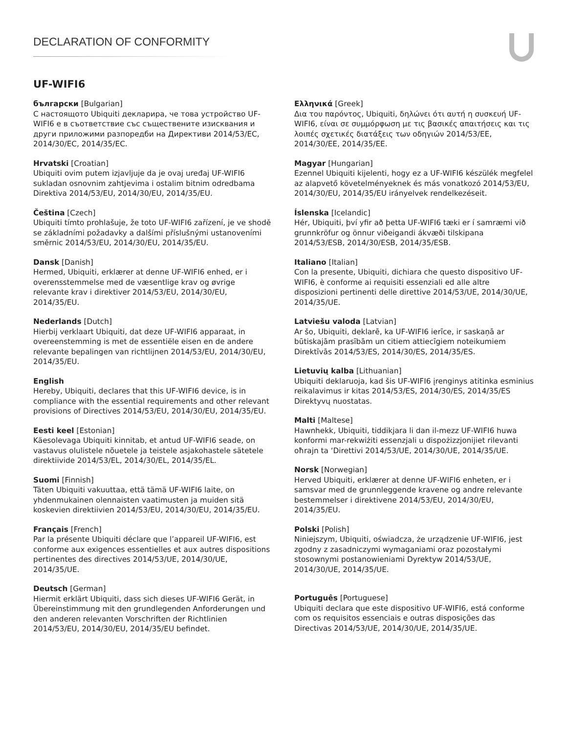DECLARATION OF CONFORMITY
UF-WIFI6
български [Bulgarian]
С настоящото Ubiquiti декларира, че това устройство UF-WIFI6 е в съответствие със съществените изисквания и други приложими разпоредби на Директиви 2014/53/EC, 2014/30/ЕС, 2014/35/ЕС.
Hrvatski [Croatian]
Ubiquiti ovim putem izjavljuje da je ovaj uređaj UF-WIFI6 sukladan osnovnim zahtjevima i ostalim bitnim odredbama Direktiva 2014/53/EU, 2014/30/EU, 2014/35/EU.
Čeština [Czech]
Ubiquiti tímto prohlašuje, že toto UF-WIFI6 zařízení, je ve shodě se základními požadavky a dalšími příslušnými ustanoveními směrnic 2014/53/EU, 2014/30/EU, 2014/35/EU.
Dansk [Danish]
Hermed, Ubiquiti, erklærer at denne UF-WIFI6 enhed, er i overensstemmelse med de væsentlige krav og øvrige relevante krav i direktiver 2014/53/EU, 2014/30/EU, 2014/35/EU.
Nederlands [Dutch]
Hierbij verklaart Ubiquiti, dat deze UF-WIFI6 apparaat, in overeenstemming is met de essentiële eisen en de andere relevante bepalingen van richtlijnen 2014/53/EU, 2014/30/EU, 2014/35/EU.
English
Hereby, Ubiquiti, declares that this UF-WIFI6 device, is in compliance with the essential requirements and other relevant provisions of Directives 2014/53/EU, 2014/30/EU, 2014/35/EU.
Eesti keel [Estonian]
Käesolevaga Ubiquiti kinnitab, et antud UF-WIFI6 seade, on vastavus olulistele nõuetele ja teistele asjakohastele sätetele direktiivide 2014/53/EL, 2014/30/EL, 2014/35/EL.
Suomi [Finnish]
Täten Ubiquiti vakuuttaa, että tämä UF-WIFI6 laite, on yhdenmukainen olennaisten vaatimusten ja muiden sitä koskevien direktiivien 2014/53/EU, 2014/30/EU, 2014/35/EU.
Français [French]
Par la présente Ubiquiti déclare que l’appareil UF-WIFI6, est conforme aux exigences essentielles et aux autres dispositions pertinentes des directives 2014/53/UE, 2014/30/UE, 2014/35/UE.
Deutsch [German]
Hiermit erklärt Ubiquiti, dass sich dieses UF-WIFI6 Gerät, in Übereinstimmung mit den grundlegenden Anforderungen und den anderen relevanten Vorschriften der Richtlinien 2014/53/EU, 2014/30/EU, 2014/35/EU befindet.
Ελληνικά [Greek]
Δια του παρόντος, Ubiquiti, δηλώνει ότι αυτή η συσκευή UF-WIFI6, είναι σε συμμόρφωση με τις βασικές απαιτήσεις και τις λοιπές σχετικές διατάξεις των οδηγιών 2014/53/EE, 2014/30/EE, 2014/35/EE.
Magyar [Hungarian]
Ezennel Ubiquiti kijelenti, hogy ez a UF-WIFI6 készülék megfelel az alapvető követelményeknek és más vonatkozó 2014/53/EU, 2014/30/EU, 2014/35/EU irányelvek rendelkezéseit.
Íslenska [Icelandic]
Hér, Ubiquiti, því yfir að þetta UF-WIFI6 tæki er í samræmi við grunnkröfur og önnur viðeigandi ákvæði tilskipana 2014/53/ESB, 2014/30/ESB, 2014/35/ESB.
Italiano [Italian]
Con la presente, Ubiquiti, dichiara che questo dispositivo UF-WIFI6, è conforme ai requisiti essenziali ed alle altre disposizioni pertinenti delle direttive 2014/53/UE, 2014/30/UE, 2014/35/UE.
Latviešu valoda [Latvian]
Ar šo, Ubiquiti, deklarē, ka UF-WIFI6 ierīce, ir saskaņā ar būtiskajām prasībām un citiem attiecīgiem noteikumiem Direktīvās 2014/53/ES, 2014/30/ES, 2014/35/ES.
Lietuvių kalba [Lithuanian]
Ubiquiti deklaruoja, kad šis UF-WIFI6 įrenginys atitinka esminius reikalavimus ir kitas 2014/53/ES, 2014/30/ES, 2014/35/ES Direktyvų nuostatas.
Malti [Maltese]
Hawnhekk, Ubiquiti, tiddikjara li dan il-mezz UF-WIFI6 huwa konformi mar-rekwiżiti essenzjali u dispożizzjonijiet rilevanti oħrajn ta ‘Direttivi 2014/53/UE, 2014/30/UE, 2014/35/UE.
Norsk [Norwegian]
Herved Ubiquiti, erklærer at denne UF-WIFI6 enheten, er i samsvar med de grunnleggende kravene og andre relevante bestemmelser i direktivene 2014/53/EU, 2014/30/EU, 2014/35/EU.
Polski [Polish]
Niniejszym, Ubiquiti, oświadcza, że urządzenie UF-WIFI6, jest zgodny z zasadniczymi wymaganiami oraz pozostałymi stosownymi postanowieniami Dyrektyw 2014/53/UE, 2014/30/UE, 2014/35/UE.
Português [Portuguese]
Ubiquiti declara que este dispositivo UF-WIFI6, está conforme com os requisitos essenciais e outras disposições das Directivas 2014/53/UE, 2014/30/UE, 2014/35/UE.